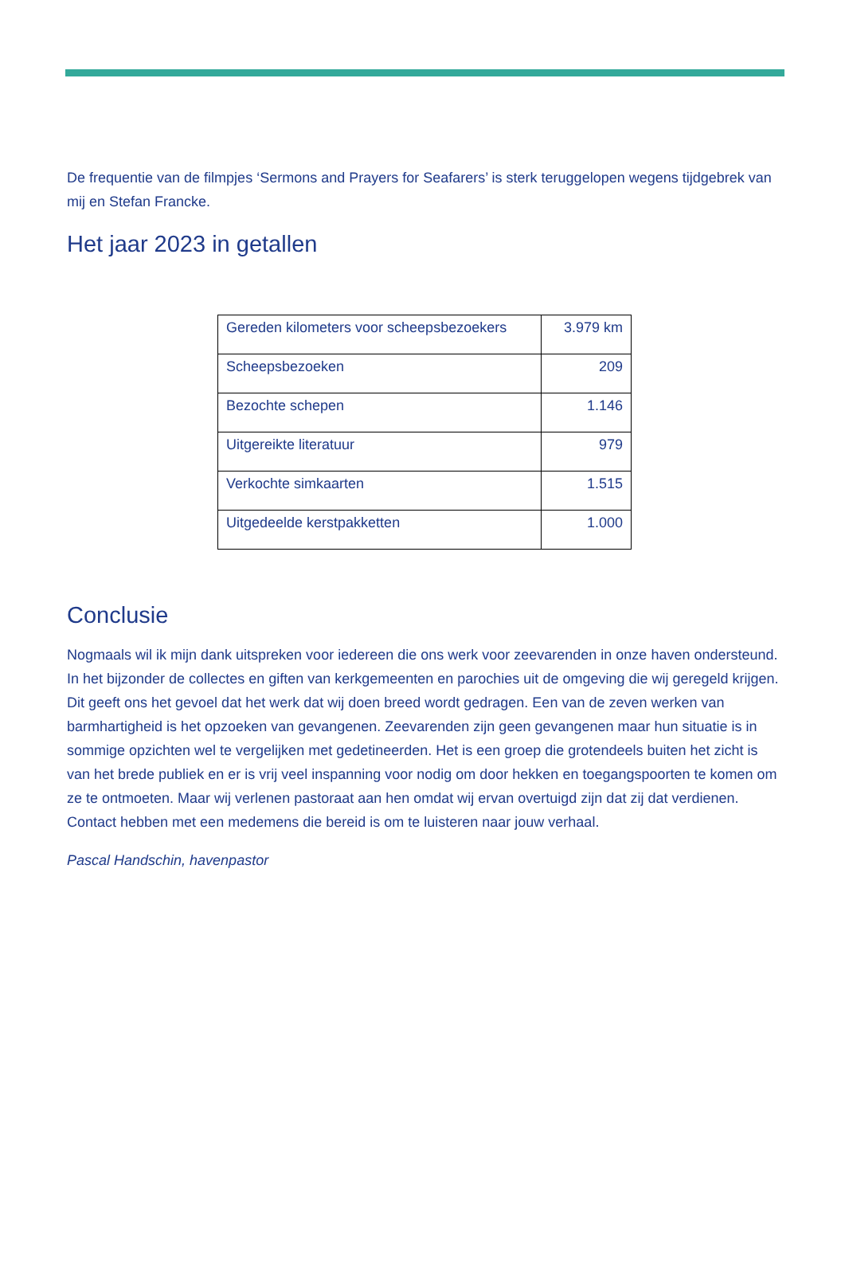De frequentie van de filmpjes ‘Sermons and Prayers for Seafarers’ is sterk teruggelopen wegens tijdgebrek van mij en Stefan Francke.
Het jaar 2023 in getallen
| Gereden kilometers voor scheepsbezoekers | 3.979 km |
| Scheepsbezoeken | 209 |
| Bezochte schepen | 1.146 |
| Uitgereikte literatuur | 979 |
| Verkochte simkaarten | 1.515 |
| Uitgedeelde kerstpakketten | 1.000 |
Conclusie
Nogmaals wil ik mijn dank uitspreken voor iedereen die ons werk voor zeevarenden in onze haven ondersteund. In het bijzonder de collectes en giften van kerkgemeenten en parochies uit de omgeving die wij geregeld krijgen. Dit geeft ons het gevoel dat het werk dat wij doen breed wordt gedragen. Een van de zeven werken van barmhartigheid is het opzoeken van gevangenen. Zeevarenden zijn geen gevangenen maar hun situatie is in sommige opzichten wel te vergelijken met gedetineerden. Het is een groep die grotendeels buiten het zicht is van het brede publiek en er is vrij veel inspanning voor nodig om door hekken en toegangspoorten te komen om ze te ontmoeten. Maar wij verlenen pastoraat aan hen omdat wij ervan overtuigd zijn dat zij dat verdienen. Contact hebben met een medemens die bereid is om te luisteren naar jouw verhaal.
Pascal Handschin, havenpastor